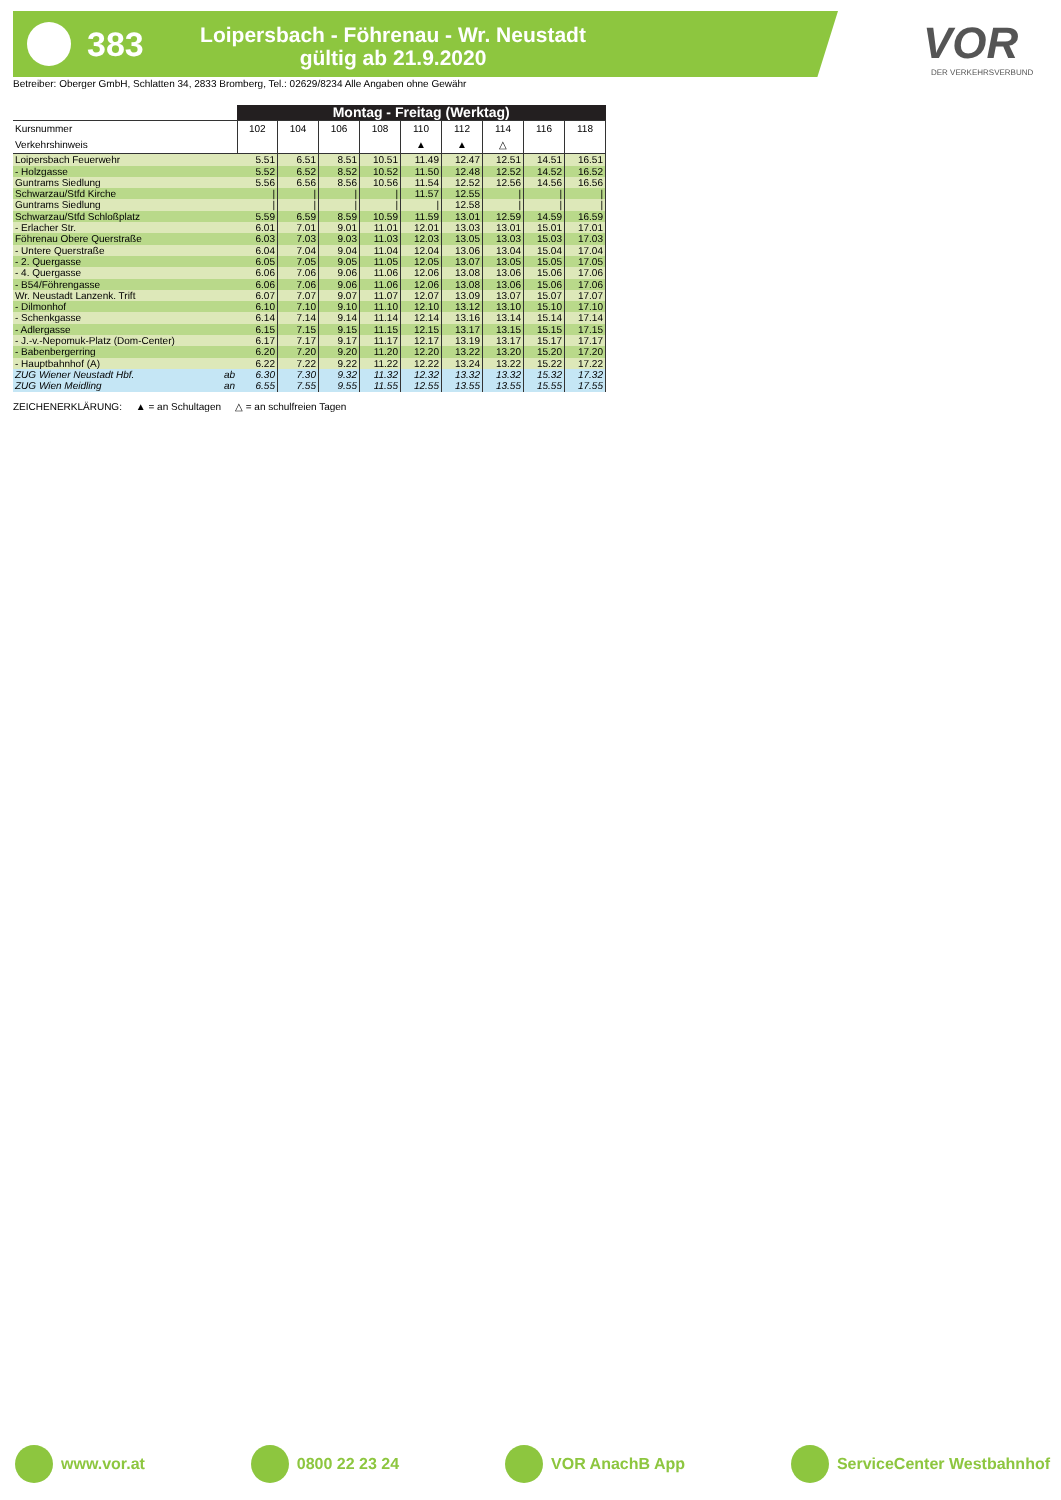383
Loipersbach - Föhrenau - Wr. Neustadt
gültig ab 21.9.2020
VOR
DER VERKEHRSVERBUND
Betreiber: Oberger GmbH, Schlatten 34, 2833 Bromberg, Tel.: 02629/8234 Alle Angaben ohne Gewähr
| | Montag - Freitag (Werktag) | | | | | | | | |
| --- | --- | --- | --- | --- | --- | --- | --- | --- | --- |
| Kursnummer | 102 | 104 | 106 | 108 | 110 | 112 | 114 | 116 | 118 |
| Verkehrshinweis | | | | | ▲ | ▲ | △ | | |
| Loipersbach Feuerwehr | 5.51 | 6.51 | 8.51 | 10.51 | 11.49 | 12.47 | 12.51 | 14.51 | 16.51 |
| - Holzgasse | 5.52 | 6.52 | 8.52 | 10.52 | 11.50 | 12.48 | 12.52 | 14.52 | 16.52 |
| Guntrams Siedlung | 5.56 | 6.56 | 8.56 | 10.56 | 11.54 | 12.52 | 12.56 | 14.56 | 16.56 |
| Schwarzau/Stfd Kirche | / | / | / | / | 11.57 | 12.55 | / | / | / |
| Guntrams Siedlung | / | / | / | / | / | 12.58 | / | / | / |
| Schwarzau/Stfd Schloßplatz | 5.59 | 6.59 | 8.59 | 10.59 | 11.59 | 13.01 | 12.59 | 14.59 | 16.59 |
| - Erlacher Str. | 6.01 | 7.01 | 9.01 | 11.01 | 12.01 | 13.03 | 13.01 | 15.01 | 17.01 |
| Föhrenau Obere Querstraße | 6.03 | 7.03 | 9.03 | 11.03 | 12.03 | 13.05 | 13.03 | 15.03 | 17.03 |
| - Untere Querstraße | 6.04 | 7.04 | 9.04 | 11.04 | 12.04 | 13.06 | 13.04 | 15.04 | 17.04 |
| - 2. Quergasse | 6.05 | 7.05 | 9.05 | 11.05 | 12.05 | 13.07 | 13.05 | 15.05 | 17.05 |
| - 4. Quergasse | 6.06 | 7.06 | 9.06 | 11.06 | 12.06 | 13.08 | 13.06 | 15.06 | 17.06 |
| - B54/Föhrengasse | 6.06 | 7.06 | 9.06 | 11.06 | 12.06 | 13.08 | 13.06 | 15.06 | 17.06 |
| Wr. Neustadt Lanzenk. Trift | 6.07 | 7.07 | 9.07 | 11.07 | 12.07 | 13.09 | 13.07 | 15.07 | 17.07 |
| - Dilmonhof | 6.10 | 7.10 | 9.10 | 11.10 | 12.10 | 13.12 | 13.10 | 15.10 | 17.10 |
| - Schenkgasse | 6.14 | 7.14 | 9.14 | 11.14 | 12.14 | 13.16 | 13.14 | 15.14 | 17.14 |
| - Adlergasse | 6.15 | 7.15 | 9.15 | 11.15 | 12.15 | 13.17 | 13.15 | 15.15 | 17.15 |
| - J.-v.-Nepomuk-Platz (Dom-Center) | 6.17 | 7.17 | 9.17 | 11.17 | 12.17 | 13.19 | 13.17 | 15.17 | 17.17 |
| - Babenbergerring | 6.20 | 7.20 | 9.20 | 11.20 | 12.20 | 13.22 | 13.20 | 15.20 | 17.20 |
| - Hauptbahnhof (A) | 6.22 | 7.22 | 9.22 | 11.22 | 12.22 | 13.24 | 13.22 | 15.22 | 17.22 |
| ZUG Wiener Neustadt Hbf. ab | 6.30 | 7.30 | 9.32 | 11.32 | 12.32 | 13.32 | 13.32 | 15.32 | 17.32 |
| ZUG Wien Meidling an | 6.55 | 7.55 | 9.55 | 11.55 | 12.55 | 13.55 | 13.55 | 15.55 | 17.55 |
ZEICHENERKLÄRUNG: ▲ = an Schultagen △ = an schulfreien Tagen
www.vor.at 0800 22 23 24 VOR AnachB App ServiceCenter Westbahnhof